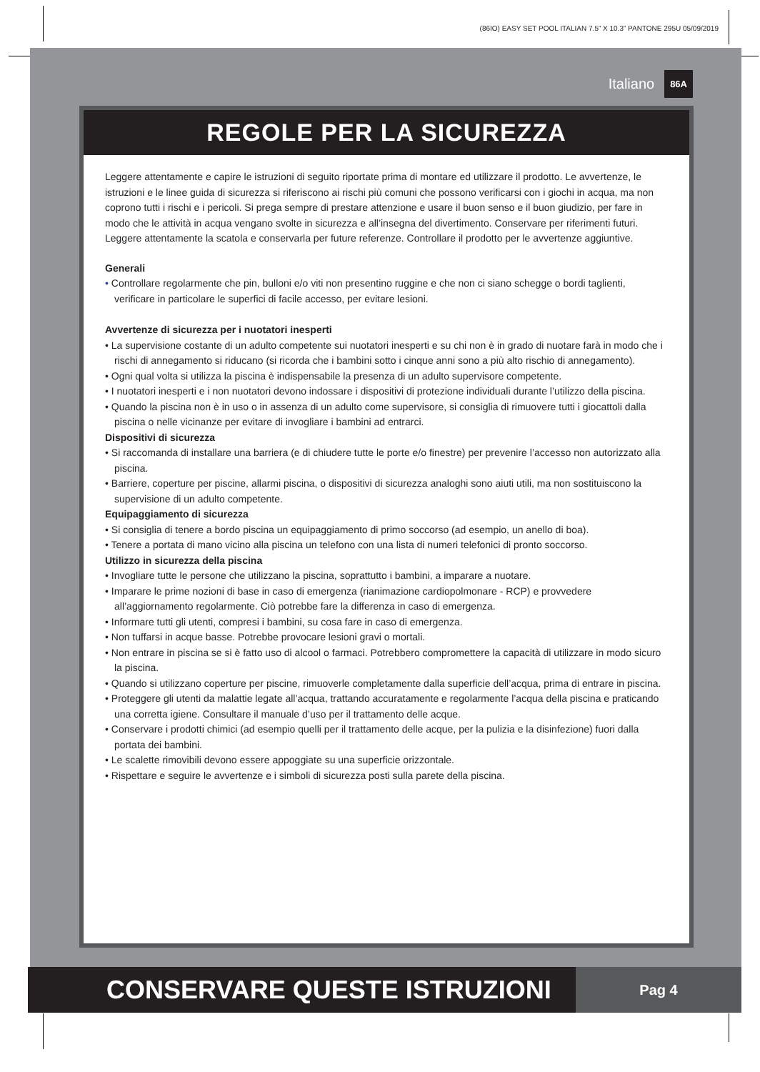(86IO) EASY SET POOL ITALIAN 7.5” X 10.3” PANTONE 295U 05/09/2019
Italiano 86A
REGOLE PER LA SICUREZZA
Leggere attentamente e capire le istruzioni di seguito riportate prima di montare ed utilizzare il prodotto. Le avvertenze, le istruzioni e le linee guida di sicurezza si riferiscono ai rischi più comuni che possono verificarsi con i giochi in acqua, ma non coprono tutti i rischi e i pericoli. Si prega sempre di prestare attenzione e usare il buon senso e il buon giudizio, per fare in modo che le attività in acqua vengano svolte in sicurezza e all’insegna del divertimento. Conservare per riferimenti futuri. Leggere attentamente la scatola e conservarla per future referenze. Controllare il prodotto per le avvertenze aggiuntive.
Generali
• Controllare regolarmente che pin, bulloni e/o viti non presentino ruggine e che non ci siano schegge o bordi taglienti, verificare in particolare le superfici di facile accesso, per evitare lesioni.
Avvertenze di sicurezza per i nuotatori inesperti
• La supervisione costante di un adulto competente sui nuotatori inesperti e su chi non è in grado di nuotare farà in modo che i rischi di annegamento si riducano (si ricorda che i bambini sotto i cinque anni sono a più alto rischio di annegamento).
• Ogni qual volta si utilizza la piscina è indispensabile la presenza di un adulto supervisore competente.
• I nuotatori inesperti e i non nuotatori devono indossare i dispositivi di protezione individuali durante l’utilizzo della piscina.
• Quando la piscina non è in uso o in assenza di un adulto come supervisore, si consiglia di rimuovere tutti i giocattoli dalla piscina o nelle vicinanze per evitare di invogliare i bambini ad entrarci.
Dispositivi di sicurezza
• Si raccomanda di installare una barriera (e di chiudere tutte le porte e/o finestre) per prevenire l’accesso non autorizzato alla piscina.
• Barriere, coperture per piscine, allarmi piscina, o dispositivi di sicurezza analoghi sono aiuti utili, ma non sostituiscono la supervisione di un adulto competente.
Equipaggiamento di sicurezza
• Si consiglia di tenere a bordo piscina un equipaggiamento di primo soccorso (ad esempio, un anello di boa).
• Tenere a portata di mano vicino alla piscina un telefono con una lista di numeri telefonici di pronto soccorso.
Utilizzo in sicurezza della piscina
• Invogliare tutte le persone che utilizzano la piscina, soprattutto i bambini, a imparare a nuotare.
• Imparare le prime nozioni di base in caso di emergenza (rianimazione cardiopolmonare - RCP) e provvedere all’aggiornamento regolarmente. Ciò potrebbe fare la differenza in caso di emergenza.
• Informare tutti gli utenti, compresi i bambini, su cosa fare in caso di emergenza.
• Non tuffarsi in acque basse. Potrebbe provocare lesioni gravi o mortali.
• Non entrare in piscina se si è fatto uso di alcool o farmaci. Potrebbero compromettere la capacità di utilizzare in modo sicuro la piscina.
• Quando si utilizzano coperture per piscine, rimuoverle completamente dalla superficie dell’acqua, prima di entrare in piscina.
• Proteggere gli utenti da malattie legate all’acqua, trattando accuratamente e regolarmente l’acqua della piscina e praticando una corretta igiene. Consultare il manuale d’uso per il trattamento delle acque.
• Conservare i prodotti chimici (ad esempio quelli per il trattamento delle acque, per la pulizia e la disinfezione) fuori dalla portata dei bambini.
• Le scalette rimovibili devono essere appoggiate su una superficie orizzontale.
• Rispettare e seguire le avvertenze e i simboli di sicurezza posti sulla parete della piscina.
CONSERVARE QUESTE ISTRUZIONI
Pag 4